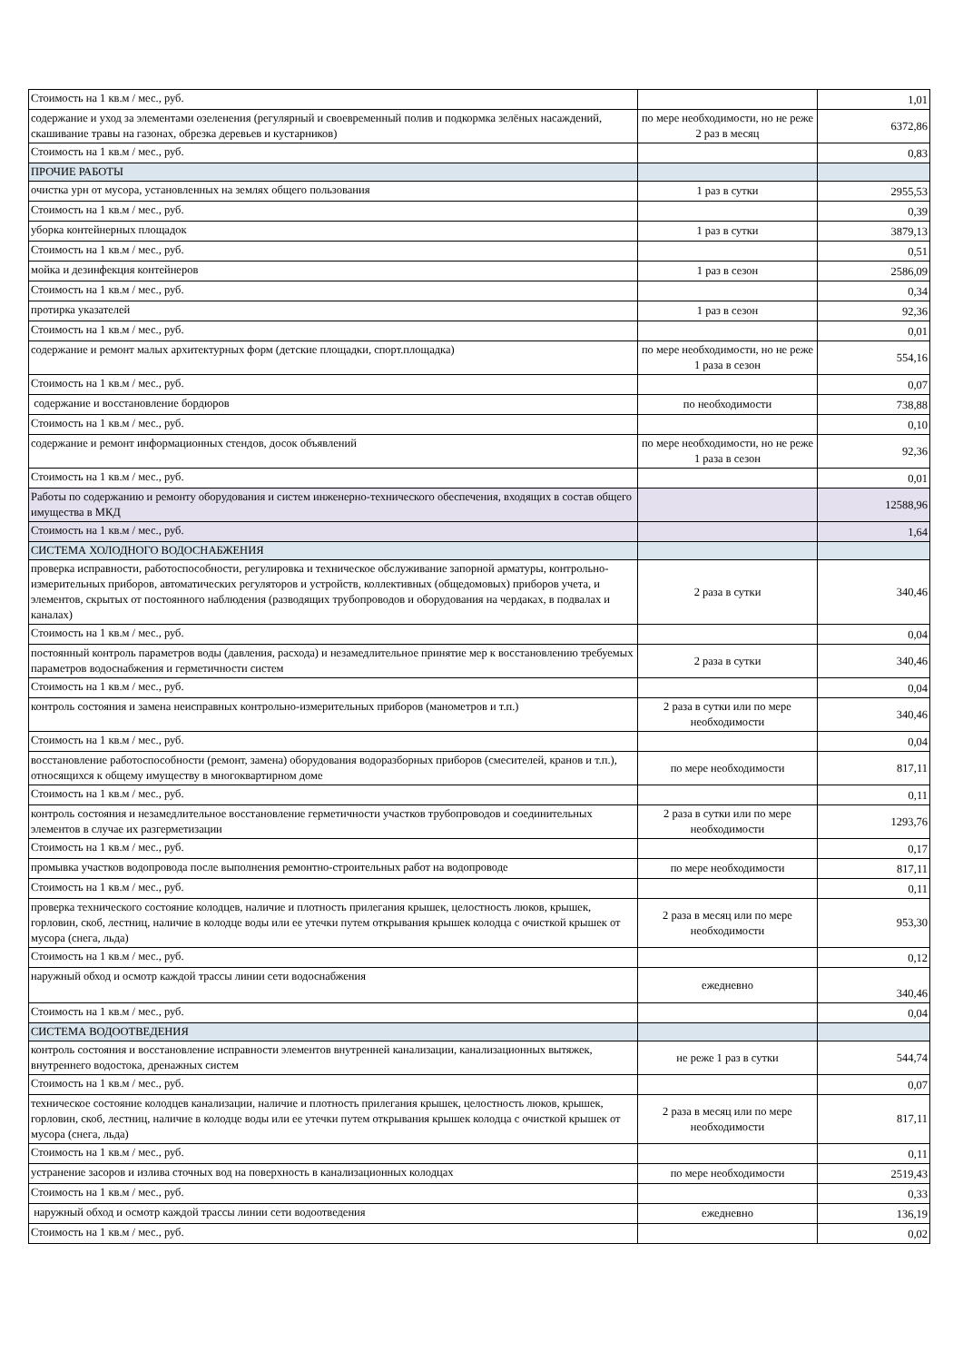| Стоимость на 1 кв.м / мес., руб. | | 1,01 |
| содержание и уход за элементами озеленения (регулярный и своевременный полив и подкормка зелёных насаждений, скашивание травы на газонах, обрезка деревьев и кустарников) | по мере необходимости, но не реже 2 раз в месяц | 6372,86 |
| Стоимость на 1 кв.м / мес., руб. | | 0,83 |
| ПРОЧИЕ РАБОТЫ | | |
| очистка урн от мусора, установленных на землях общего пользования | 1 раз в сутки | 2955,53 |
| Стоимость на 1 кв.м / мес., руб. | | 0,39 |
| уборка контейнерных площадок | 1 раз в сутки | 3879,13 |
| Стоимость на 1 кв.м / мес., руб. | | 0,51 |
| мойка и дезинфекция контейнеров | 1 раз в сезон | 2586,09 |
| Стоимость на 1 кв.м / мес., руб. | | 0,34 |
| протирка указателей | 1 раз в сезон | 92,36 |
| Стоимость на 1 кв.м / мес., руб. | | 0,01 |
| содержание и ремонт малых архитектурных форм (детские площадки, спорт.площадка) | по мере необходимости, но не реже 1 раза в сезон | 554,16 |
| Стоимость на 1 кв.м / мес., руб. | | 0,07 |
| содержание и восстановление бордюров | по необходимости | 738,88 |
| Стоимость на 1 кв.м / мес., руб. | | 0,10 |
| содержание и ремонт информационных стендов, досок объявлений | по мере необходимости, но не реже 1 раза в сезон | 92,36 |
| Стоимость на 1 кв.м / мес., руб. | | 0,01 |
| Работы по содержанию и ремонту оборудования и систем инженерно-технического обеспечения, входящих в состав общего имущества в МКД | | 12588,96 |
| Стоимость на 1 кв.м / мес., руб. | | 1,64 |
| СИСТЕМА ХОЛОДНОГО ВОДОСНАБЖЕНИЯ | | |
| проверка исправности, работоспособности, регулировка и техническое обслуживание запорной арматуры, контрольно-измерительных приборов, автоматических регуляторов и устройств, коллективных (общедомовых) приборов учета, и элементов, скрытых от постоянного наблюдения (разводящих трубопроводов и оборудования на чердаках, в подвалах и каналах) | 2 раза в сутки | 340,46 |
| Стоимость на 1 кв.м / мес., руб. | | 0,04 |
| постоянный контроль параметров воды (давления, расхода) и незамедлительное принятие мер к восстановлению требуемых параметров водоснабжения и герметичности систем | 2 раза в сутки | 340,46 |
| Стоимость на 1 кв.м / мес., руб. | | 0,04 |
| контроль состояния и замена неисправных контрольно-измерительных приборов (манометров и т.п.) | 2 раза в сутки или по мере необходимости | 340,46 |
| Стоимость на 1 кв.м / мес., руб. | | 0,04 |
| восстановление работоспособности (ремонт, замена) оборудования водоразборных приборов (смесителей, кранов и т.п.), относящихся к общему имуществу в многоквартирном доме | по мере необходимости | 817,11 |
| Стоимость на 1 кв.м / мес., руб. | | 0,11 |
| контроль состояния и незамедлительное восстановление герметичности участков трубопроводов и соединительных элементов в случае их разгерметизации | 2 раза в сутки или по мере необходимости | 1293,76 |
| Стоимость на 1 кв.м / мес., руб. | | 0,17 |
| промывка участков водопровода после выполнения ремонтно-строительных работ на водопроводе | по мере необходимости | 817,11 |
| Стоимость на 1 кв.м / мес., руб. | | 0,11 |
| проверка технического состояние колодцев, наличие и плотность прилегания крышек, целостность люков, крышек, горловин, скоб, лестниц, наличие в колодце воды или ее утечки путем открывания крышек колодца с очисткой крышек от мусора (снега, льда) | 2 раза в месяц или по мере необходимости | 953,30 |
| Стоимость на 1 кв.м / мес., руб. | | 0,12 |
| наружный обход и осмотр каждой трассы линии сети водоснабжения | ежедневно | 340,46 |
| Стоимость на 1 кв.м / мес., руб. | | 0,04 |
| СИСТЕМА ВОДООТВЕДЕНИЯ | | |
| контроль состояния и восстановление исправности элементов внутренней канализации, канализационных вытяжек, внутреннего водостока, дренажных систем | не реже 1 раз в сутки | 544,74 |
| Стоимость на 1 кв.м / мес., руб. | | 0,07 |
| техническое состояние колодцев канализации, наличие и плотность прилегания крышек, целостность люков, крышек, горловин, скоб, лестниц, наличие в колодце воды или ее утечки путем открывания крышек колодца с очисткой крышек от мусора (снега, льда) | 2 раза в месяц или по мере необходимости | 817,11 |
| Стоимость на 1 кв.м / мес., руб. | | 0,11 |
| устранение засоров и излива сточных вод на поверхность в канализационных колодцах | по мере необходимости | 2519,43 |
| Стоимость на 1 кв.м / мес., руб. | | 0,33 |
| наружный обход и осмотр каждой трассы линии сети водоотведения | ежедневно | 136,19 |
| Стоимость на 1 кв.м / мес., руб. | | 0,02 |